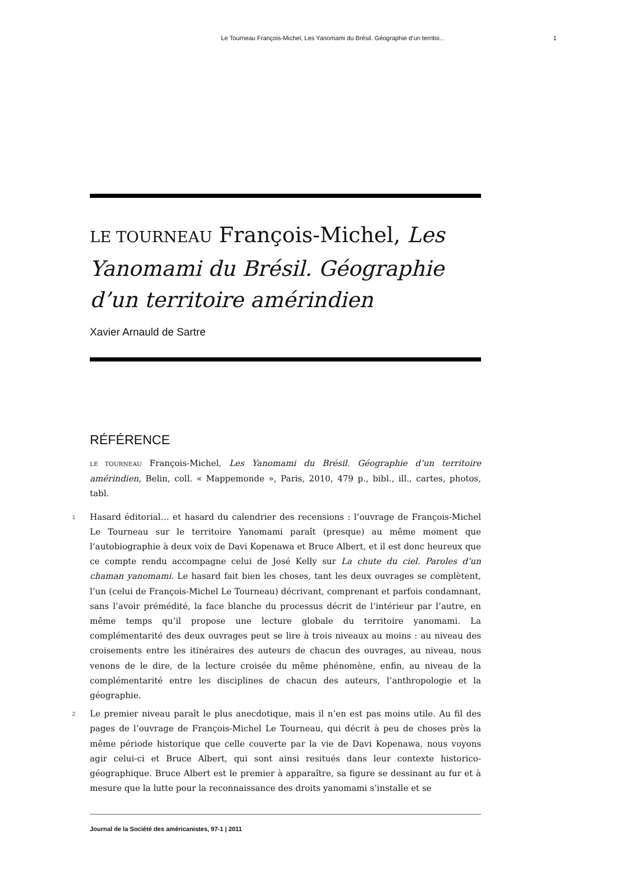Le Tourneau François-Michel, Les Yanomami du Brésil. Géographie d’un territoi... 1
LE TOURNEAU François-Michel, Les Yanomami du Brésil. Géographie d’un territoire amérindien
Xavier Arnauld de Sartre
RÉFÉRENCE
LE TOURNEAU François-Michel, Les Yanomami du Brésil. Géographie d’un territoire amérindien, Belin, coll. « Mappemonde », Paris, 2010, 479 p., bibl., ill., cartes, photos, tabl.
1 Hasard éditorial… et hasard du calendrier des recensions : l’ouvrage de François-Michel Le Tourneau sur le territoire Yanomami paraît (presque) au même moment que l’autobiographie à deux voix de Davi Kopenawa et Bruce Albert, et il est donc heureux que ce compte rendu accompagne celui de José Kelly sur La chute du ciel. Paroles d’un chaman yanomami. Le hasard fait bien les choses, tant les deux ouvrages se complètent, l’un (celui de François-Michel Le Tourneau) décrivant, comprenant et parfois condamnant, sans l’avoir prémédité, la face blanche du processus décrit de l’intérieur par l’autre, en même temps qu’il propose une lecture globale du territoire yanomami. La complémentarité des deux ouvrages peut se lire à trois niveaux au moins : au niveau des croisements entre les itinéraires des auteurs de chacun des ouvrages, au niveau, nous venons de le dire, de la lecture croisée du même phénomène, enfin, au niveau de la complémentarité entre les disciplines de chacun des auteurs, l’anthropologie et la géographie.
2 Le premier niveau paraît le plus anecdotique, mais il n’en est pas moins utile. Au fil des pages de l’ouvrage de François-Michel Le Tourneau, qui décrit à peu de choses près la même période historique que celle couverte par la vie de Davi Kopenawa, nous voyons agir celui-ci et Bruce Albert, qui sont ainsi resitués dans leur contexte historico-géographique. Bruce Albert est le premier à apparaître, sa figure se dessinant au fur et à mesure que la lutte pour la reconnaissance des droits yanomami s’installe et se
Journal de la Société des américanistes, 97-1 | 2011